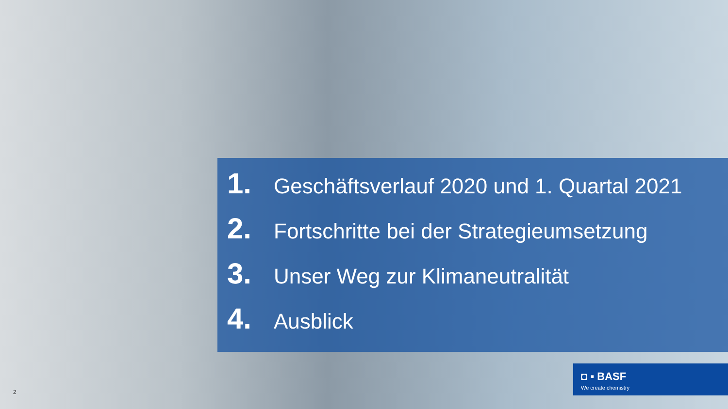1. Geschäftsverlauf 2020 und 1. Quartal 2021
2. Fortschritte bei der Strategieumsetzung
3. Unser Weg zur Klimaneutralität
4. Ausblick
◘ ▪ BASF
We create chemistry
2